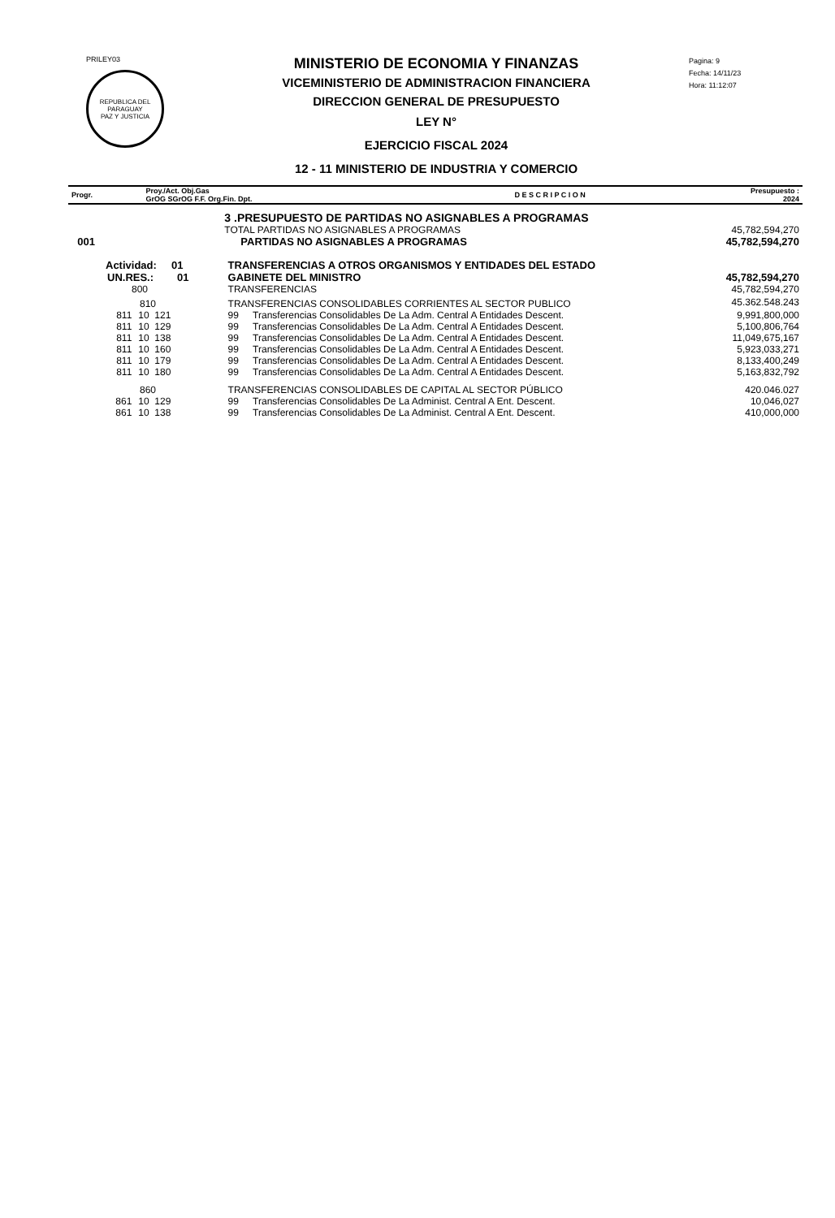PRILEY03
REPUBLICA DEL PARAGUAY
PAZ Y JUSTICIA
MINISTERIO DE ECONOMIA Y FINANZAS
VICEMINISTERIO DE ADMINISTRACION FINANCIERA
DIRECCION GENERAL DE PRESUPUESTO
LEY N°
EJERCICIO FISCAL 2024
12 - 11 MINISTERIO DE INDUSTRIA Y COMERCIO
Pagina: 9
Fecha: 14/11/23
Hora: 11:12:07
| Progr. | Proy./Act. Obj.Gas GrOG SGrOG F.F. Org.Fin. Dpt. | D E S C R I P C I O N | Presupuesto : 2024 |
| --- | --- | --- | --- |
| | 3 .PRESUPUESTO DE PARTIDAS NO ASIGNABLES A PROGRAMAS | | | |
| | TOTAL PARTIDAS NO ASIGNABLES A PROGRAMAS | | | 45,782,594,270 |
| 001 | PARTIDAS NO ASIGNABLES A PROGRAMAS | | | 45,782,594,270 |
| Actividad: 01 | | TRANSFERENCIAS A OTROS ORGANISMOS Y ENTIDADES DEL ESTADO | | |
| UN.RES.: 01 | | GABINETE DEL MINISTRO | | 45,782,594,270 |
| 800 | | TRANSFERENCIAS | | 45,782,594,270 |
| 810 | | TRANSFERENCIAS CONSOLIDABLES CORRIENTES AL SECTOR PUBLICO | | 45.362.548.243 |
| 811 | 10 121 | 99 | Transferencias Consolidables De La Adm. Central A Entidades Descent. | 9,991,800,000 |
| 811 | 10 129 | 99 | Transferencias Consolidables De La Adm. Central A Entidades Descent. | 5,100,806,764 |
| 811 | 10 138 | 99 | Transferencias Consolidables De La Adm. Central A Entidades Descent. | 11,049,675,167 |
| 811 | 10 160 | 99 | Transferencias Consolidables De La Adm. Central A Entidades Descent. | 5,923,033,271 |
| 811 | 10 179 | 99 | Transferencias Consolidables De La Adm. Central A Entidades Descent. | 8,133,400,249 |
| 811 | 10 180 | 99 | Transferencias Consolidables De La Adm. Central A Entidades Descent. | 5,163,832,792 |
| 860 | | TRANSFERENCIAS CONSOLIDABLES DE CAPITAL AL SECTOR PÚBLICO | | 420.046.027 |
| 861 | 10 129 | 99 | Transferencias Consolidables De La Administ. Central A Ent. Descent. | 10,046,027 |
| 861 | 10 138 | 99 | Transferencias Consolidables De La Administ. Central A Ent. Descent. | 410,000,000 |